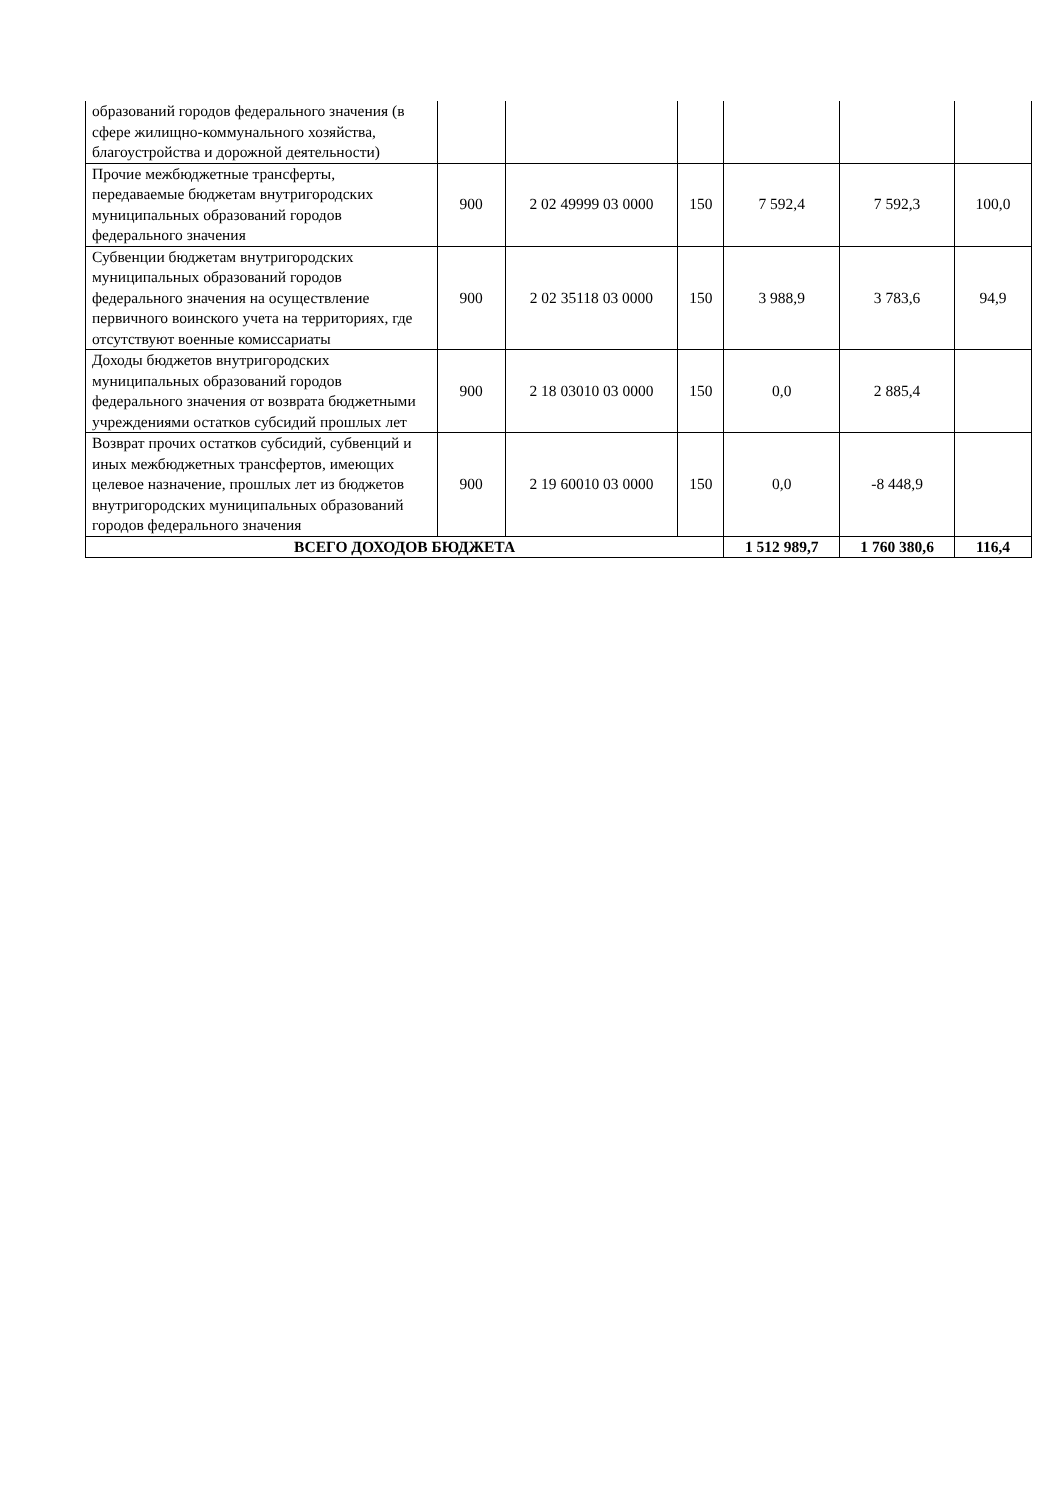| образований городов федерального значения (в сфере жилищно-коммунального хозяйства, благоустройства и дорожной деятельности) | | | | | | |
| Прочие межбюджетные трансферты, передаваемые бюджетам внутригородских муниципальных образований городов федерального значения | 900 | 2 02 49999 03 0000 | 150 | 7 592,4 | 7 592,3 | 100,0 |
| Субвенции бюджетам внутригородских муниципальных образований городов федерального значения на осуществление первичного воинского учета на территориях, где отсутствуют военные комиссариаты | 900 | 2 02 35118 03 0000 | 150 | 3 988,9 | 3 783,6 | 94,9 |
| Доходы бюджетов внутригородских муниципальных образований городов федерального значения от возврата бюджетными учреждениями остатков субсидий прошлых лет | 900 | 2 18 03010 03 0000 | 150 | 0,0 | 2 885,4 | |
| Возврат прочих остатков субсидий, субвенций и иных межбюджетных трансфертов, имеющих целевое назначение, прошлых лет из бюджетов внутригородских муниципальных образований городов федерального значения | 900 | 2 19 60010 03 0000 | 150 | 0,0 | -8 448,9 | |
| ВСЕГО ДОХОДОВ БЮДЖЕТА | | | | 1 512 989,7 | 1 760 380,6 | 116,4 |